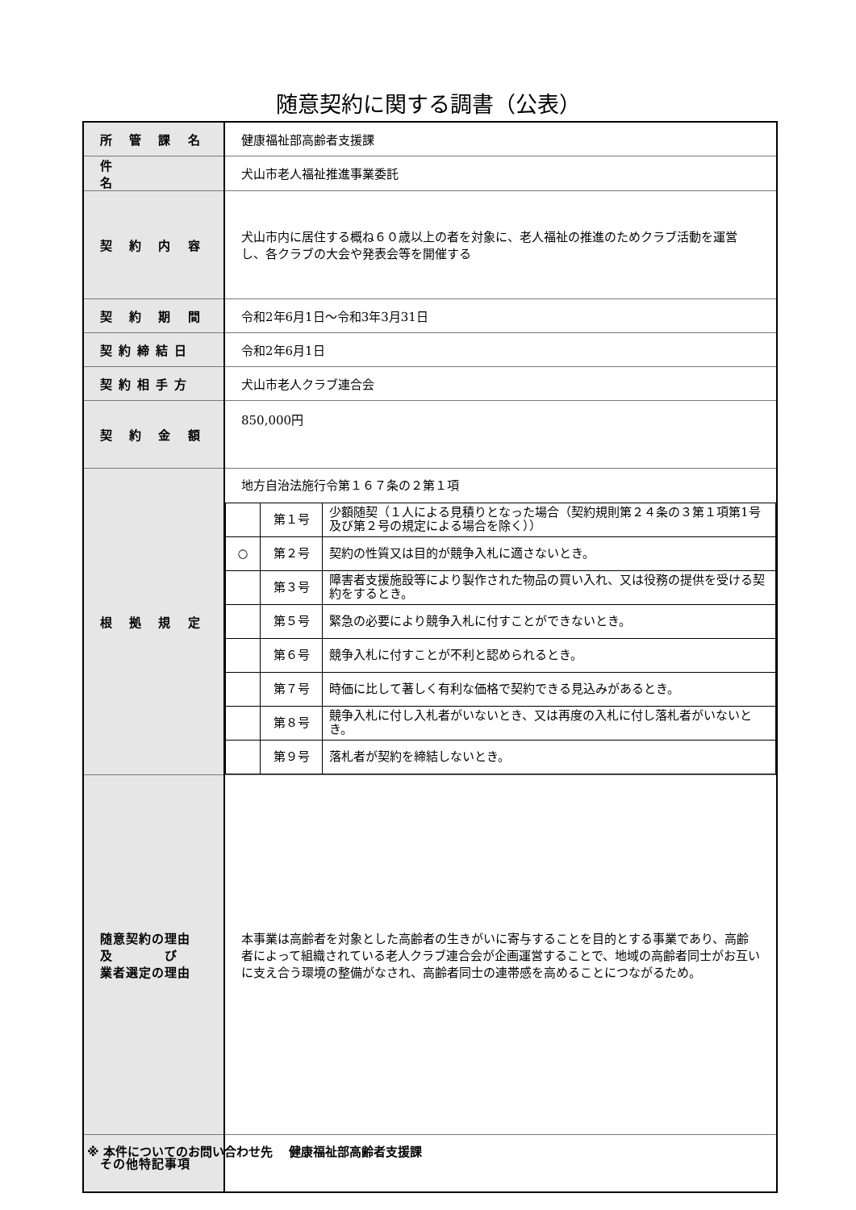随意契約に関する調書（公表）
| 所 管 課 名 | 健康福祉部高齢者支援課 |
| 件 名 | 犬山市老人福祉推進事業委託 |
| 契 約 内 容 | 犬山市内に居住する概ね６０歳以上の者を対象に、老人福祉の推進のためクラブ活動を運営し、各クラブの大会や発表会等を開催する |
| 契 約 期 間 | 令和2年6月1日～令和3年3月31日 |
| 契約締結日 | 令和2年6月1日 |
| 契約相手方 | 犬山市老人クラブ連合会 |
| 契 約 金 額 | 850,000円 |
| 根 拠 規 定 | 地方自治法施行令第１６７条の２第１項 / / 第１号 / 少額随契（１人による見積りとなった場合（契約規則第２４条の３第１項第1号及び第２号の規定による場合を除く）） / / ○ / 第２号 / 契約の性質又は目的が競争入札に適さないとき。 / / / 第３号 / 障害者支援施設等により製作された物品の買い入れ、又は役務の提供を受ける契約をするとき。 / / / 第５号 / 緊急の必要により競争入札に付すことができないとき。 / / / 第６号 / 競争入札に付すことが不利と認められるとき。 / / / 第７号 / 時価に比して著しく有利な価格で契約できる見込みがあるとき。 / / / 第８号 / 競争入札に付し入札者がいないとき、又は再度の入札に付し落札者がいないとき。 / / / 第９号 / 落札者が契約を締結しないとき。 / |
| 随意契約の理由 及 び 業者選定の理由 | 本事業は高齢者を対象とした高齢者の生きがいに寄与することを目的とする事業であり、高齢者によって組織されている老人クラブ連合会が企画運営することで、地域の高齢者同士がお互いに支え合う環境の整備がなされ、高齢者同士の連帯感を高めることにつながるため。 |
| その他特記事項 | |
※ 本件についてのお問い合わせ先　 健康福祉部高齢者支援課